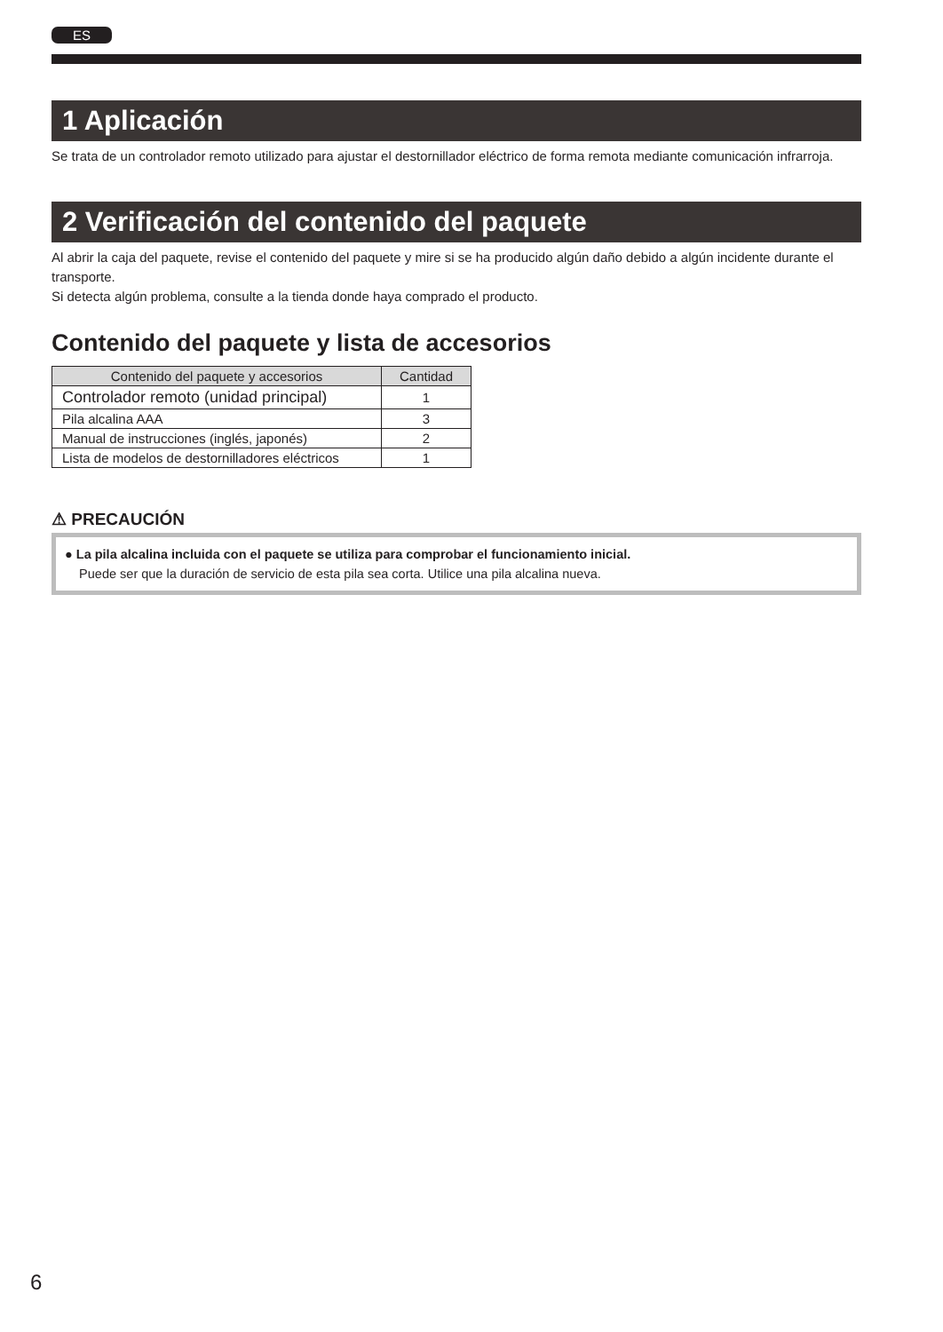ES
1 Aplicación
Se trata de un controlador remoto utilizado para ajustar el destornillador eléctrico de forma remota mediante comunicación infrarroja.
2 Verificación del contenido del paquete
Al abrir la caja del paquete, revise el contenido del paquete y mire si se ha producido algún daño debido a algún incidente durante el transporte.
Si detecta algún problema, consulte a la tienda donde haya comprado el producto.
Contenido del paquete y lista de accesorios
| Contenido del paquete y accesorios | Cantidad |
| --- | --- |
| Controlador remoto (unidad principal) | 1 |
| Pila alcalina AAA | 3 |
| Manual de instrucciones (inglés, japonés) | 2 |
| Lista de modelos de destornilladores eléctricos | 1 |
⚠ PRECAUCIÓN
● La pila alcalina incluida con el paquete se utiliza para comprobar el funcionamiento inicial.
Puede ser que la duración de servicio de esta pila sea corta. Utilice una pila alcalina nueva.
6